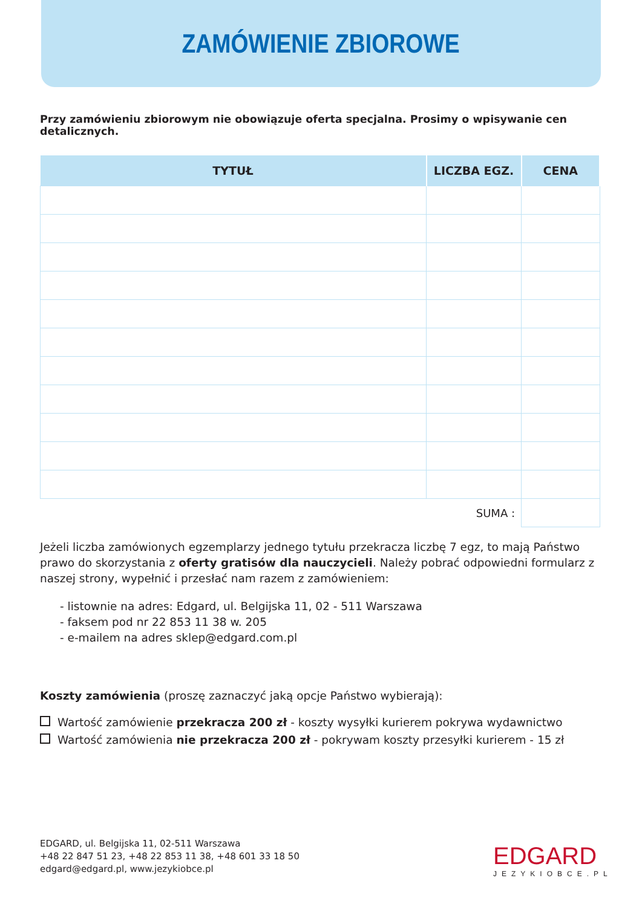ZAMÓWIENIE ZBIOROWE
Przy zamówieniu zbiorowym nie obowiązuje oferta specjalna. Prosimy o wpisywanie cen detalicznych.
| TYTUŁ | LICZBA EGZ. | CENA |
| --- | --- | --- |
| | SUMA : | |
Jeżeli liczba zamówionych egzemplarzy jednego tytułu przekracza liczbę 7 egz, to mają Państwo prawo do skorzystania z oferty gratisów dla nauczycieli. Należy pobrać odpowiedni formularz z naszej strony, wypełnić i przesłać nam razem z zamówieniem:
- listownie na adres: Edgard, ul. Belgijska 11, 02 - 511 Warszawa
- faksem pod nr 22 853 11 38 w. 205
- e-mailem na adres sklep@edgard.com.pl
Koszty zamówienia (proszę zaznaczyć jaką opcje Państwo wybierają):
Wartość zamówienie przekracza 200 zł - koszty wysyłki kurierem pokrywa wydawnictwo
Wartość zamówienia nie przekracza 200 zł - pokrywam koszty przesyłki kurierem - 15 zł
EDGARD, ul. Belgijska 11, 02-511 Warszawa
+48 22 847 51 23, +48 22 853 11 38, +48 601 33 18 50
edgard@edgard.pl, www.jezykiobce.pl
EDGARD
JEZYKIOBCE.PL